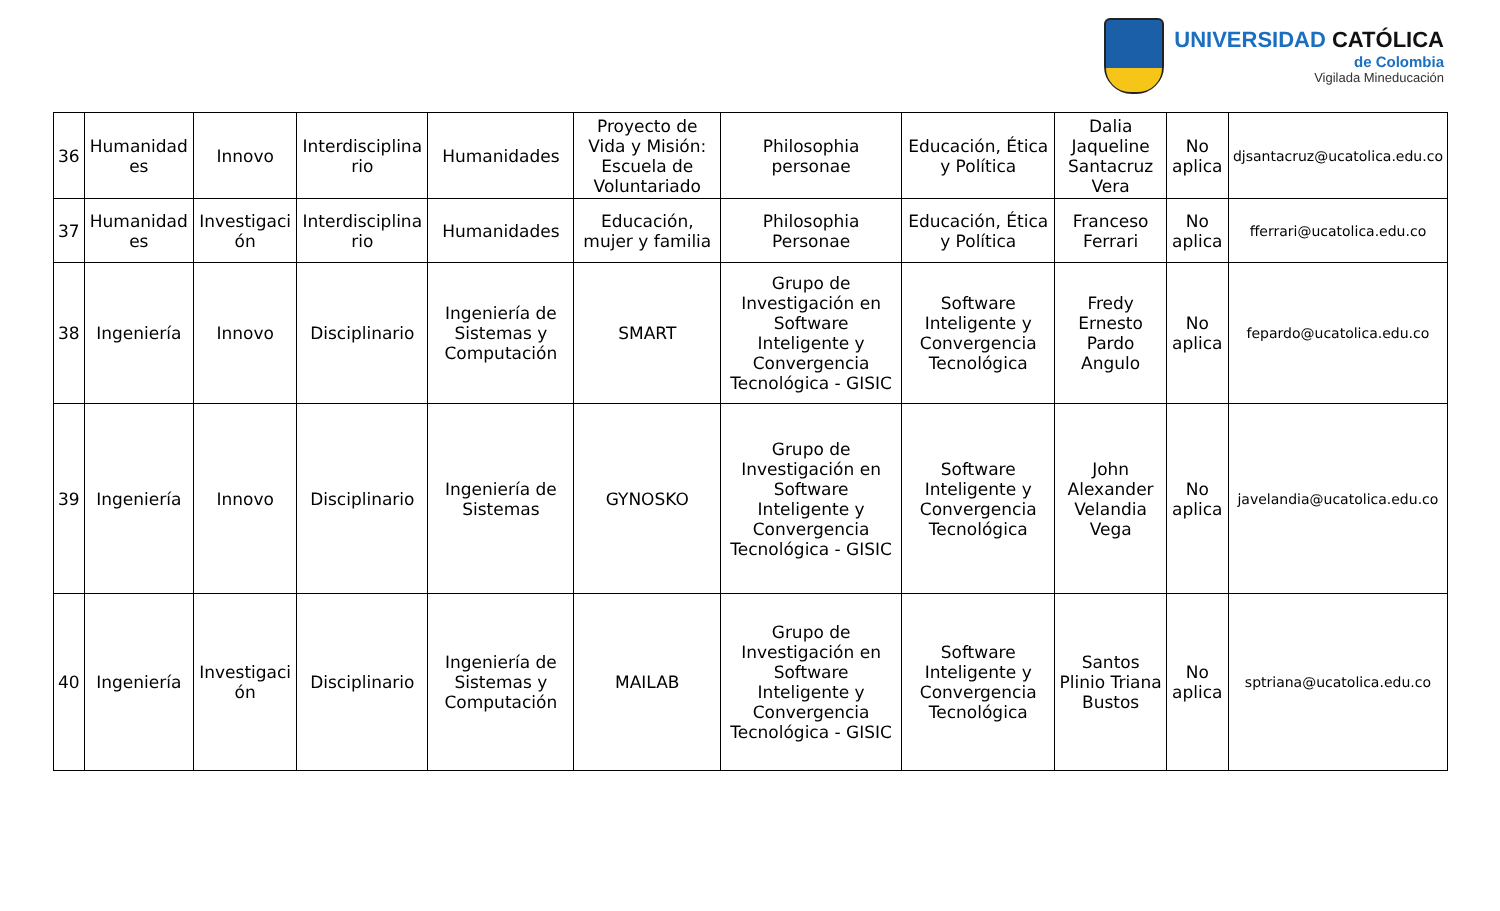UNIVERSIDAD CATÓLICA
de Colombia
Vigilada Mineducación
| 36 | Humanidad es | Innovo | Interdisciplina rio | Humanidades | Proyecto de Vida y Misión: Escuela de Voluntariado | Philosophia personae | Educación, Ética y Política | Dalia Jaqueline Santacruz Vera | No aplica | djsantacruz@ucatolica.edu.co |
| 37 | Humanidad es | Investigaci ón | Interdisciplina rio | Humanidades | Educación, mujer y familia | Philosophia Personae | Educación, Ética y Política | Franceso Ferrari | No aplica | fferrari@ucatolica.edu.co |
| 38 | Ingeniería | Innovo | Disciplinario | Ingeniería de Sistemas y Computación | SMART | Grupo de Investigación en Software Inteligente y Convergencia Tecnológica - GISIC | Software Inteligente y Convergencia Tecnológica | Fredy Ernesto Pardo Angulo | No aplica | fepardo@ucatolica.edu.co |
| 39 | Ingeniería | Innovo | Disciplinario | Ingeniería de Sistemas | GYNOSKO | Grupo de Investigación en Software Inteligente y Convergencia Tecnológica - GISIC | Software Inteligente y Convergencia Tecnológica | John Alexander Velandia Vega | No aplica | javelandia@ucatolica.edu.co |
| 40 | Ingeniería | Investigaci ón | Disciplinario | Ingeniería de Sistemas y Computación | MAILAB | Grupo de Investigación en Software Inteligente y Convergencia Tecnológica - GISIC | Software Inteligente y Convergencia Tecnológica | Santos Plinio Triana Bustos | No aplica | sptriana@ucatolica.edu.co |